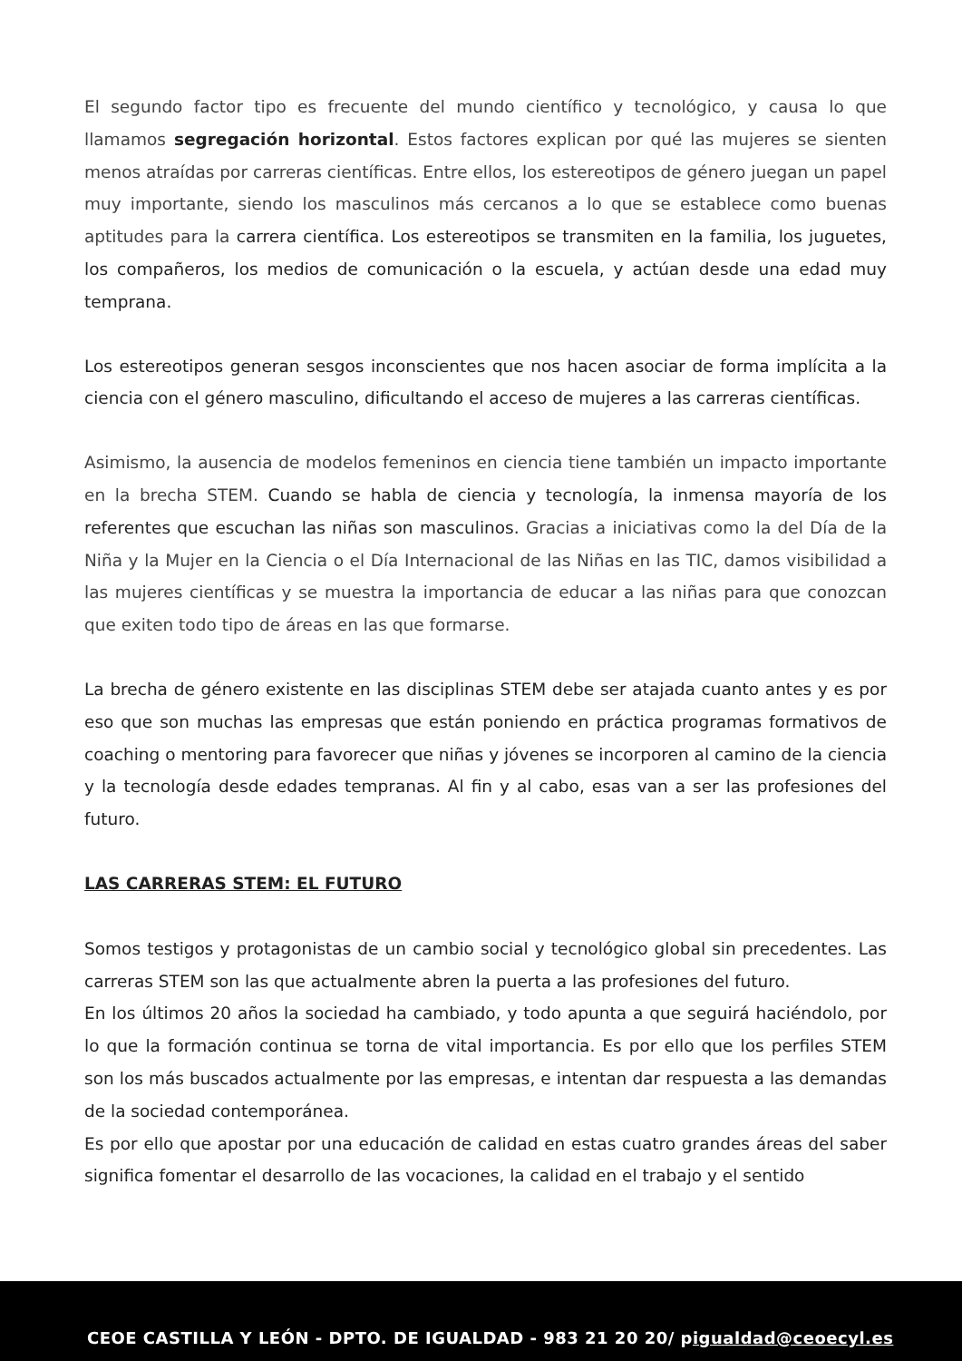El segundo factor tipo es frecuente del mundo científico y tecnológico, y causa lo que llamamos segregación horizontal. Estos factores explican por qué las mujeres se sienten menos atraídas por carreras científicas. Entre ellos, los estereotipos de género juegan un papel muy importante, siendo los masculinos más cercanos a lo que se establece como buenas aptitudes para la carrera científica. Los estereotipos se transmiten en la familia, los juguetes, los compañeros, los medios de comunicación o la escuela, y actúan desde una edad muy temprana.
Los estereotipos generan sesgos inconscientes que nos hacen asociar de forma implícita a la ciencia con el género masculino, dificultando el acceso de mujeres a las carreras científicas.
Asimismo, la ausencia de modelos femeninos en ciencia tiene también un impacto importante en la brecha STEM. Cuando se habla de ciencia y tecnología, la inmensa mayoría de los referentes que escuchan las niñas son masculinos. Gracias a iniciativas como la del Día de la Niña y la Mujer en la Ciencia o el Día Internacional de las Niñas en las TIC, damos visibilidad a las mujeres científicas y se muestra la importancia de educar a las niñas para que conozcan que exiten todo tipo de áreas en las que formarse.
La brecha de género existente en las disciplinas STEM debe ser atajada cuanto antes y es por eso que son muchas las empresas que están poniendo en práctica programas formativos de coaching o mentoring para favorecer que niñas y jóvenes se incorporen al camino de la ciencia y la tecnología desde edades tempranas. Al fin y al cabo, esas van a ser las profesiones del futuro.
LAS CARRERAS STEM: EL FUTURO
Somos testigos y protagonistas de un cambio social y tecnológico global sin precedentes. Las carreras STEM son las que actualmente abren la puerta a las profesiones del futuro.
En los últimos 20 años la sociedad ha cambiado, y todo apunta a que seguirá haciéndolo, por lo que la formación continua se torna de vital importancia. Es por ello que los perfiles STEM son los más buscados actualmente por las empresas, e intentan dar respuesta a las demandas de la sociedad contemporánea.
Es por ello que apostar por una educación de calidad en estas cuatro grandes áreas del saber significa fomentar el desarrollo de las vocaciones, la calidad en el trabajo y el sentido
CEOE CASTILLA Y LEÓN - DPTO. DE IGUALDAD - 983 21 20 20/ pigualdad@ceoecyl.es